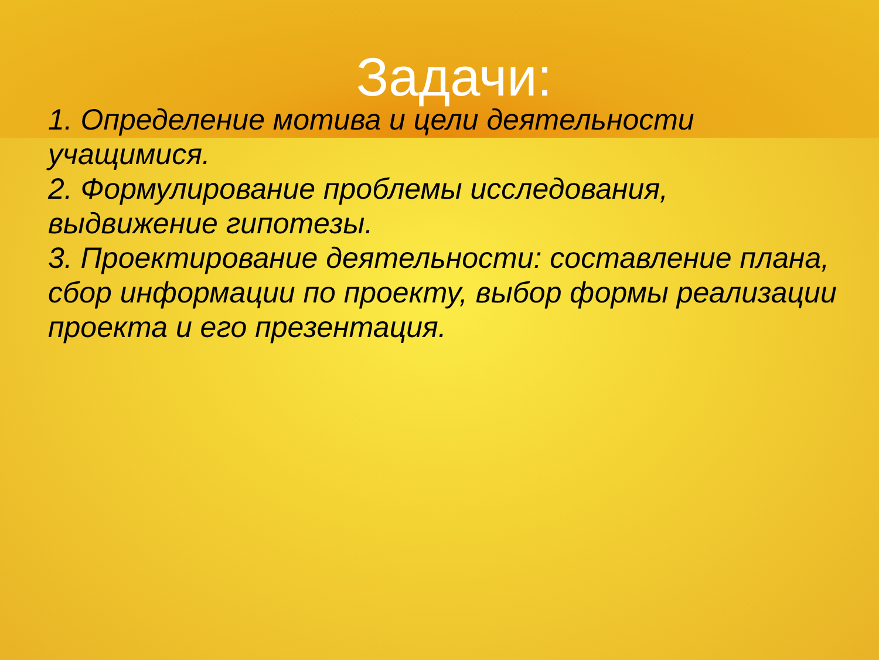Задачи:
1. Определение мотива и цели деятельности учащимися.
2. Формулирование проблемы исследования, выдвижение гипотезы.
3. Проектирование деятельности: составление плана, сбор информации по проекту, выбор формы реализации проекта и его презентация.